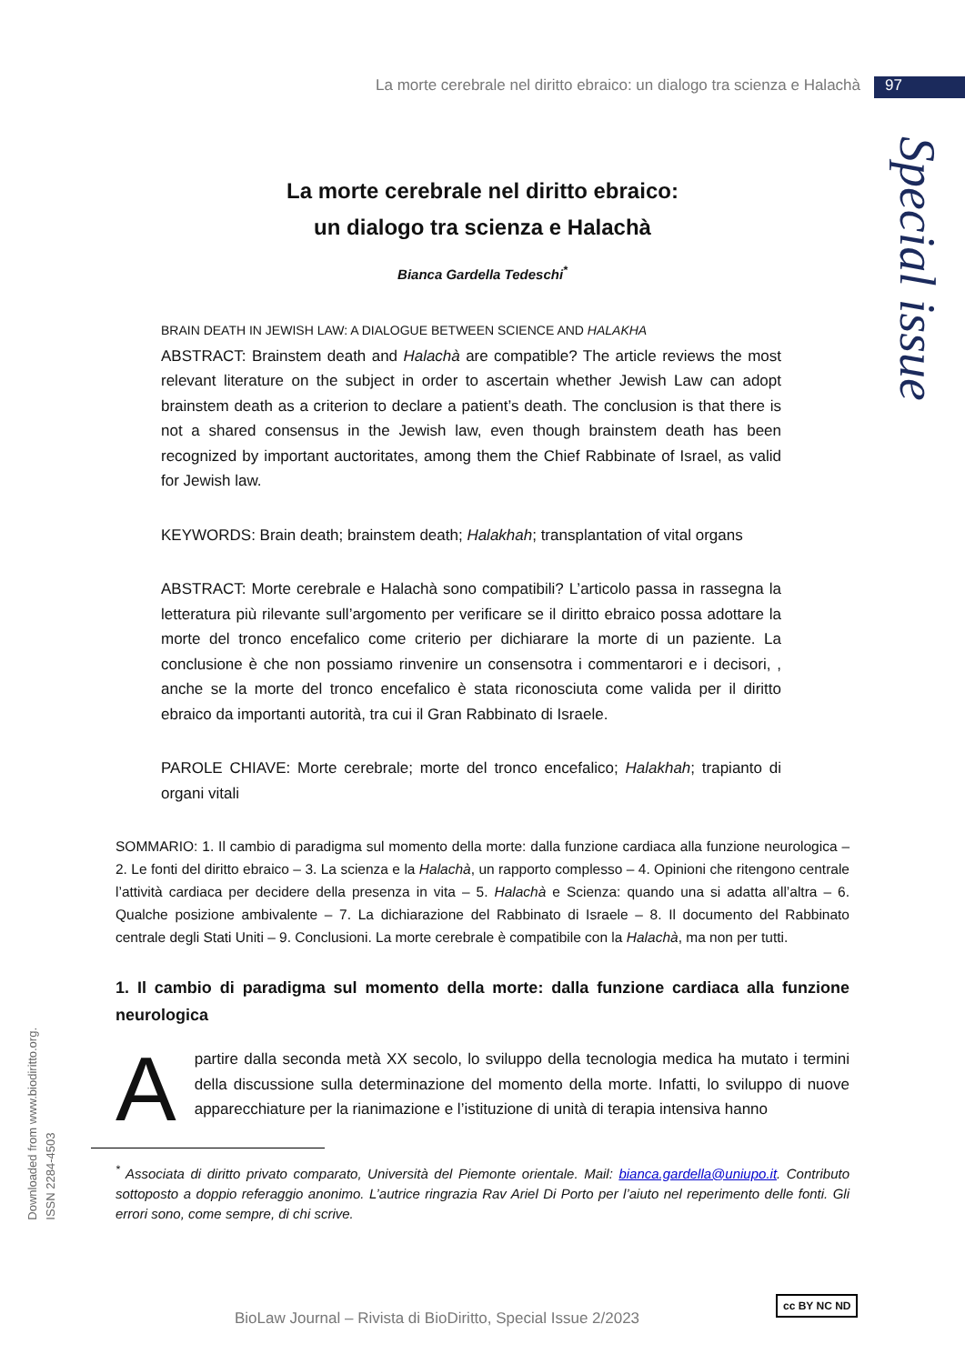La morte cerebrale nel diritto ebraico: un dialogo tra scienza e Halachà 97
Special issue
La morte cerebrale nel diritto ebraico:
un dialogo tra scienza e Halachà
Bianca Gardella Tedeschi<sup>*</sup>
BRAIN DEATH IN JEWISH LAW: A DIALOGUE BETWEEN SCIENCE AND HALAKHA
ABSTRACT: Brainstem death and Halachà are compatible? The article reviews the most relevant literature on the subject in order to ascertain whether Jewish Law can adopt brainstem death as a criterion to declare a patient’s death. The conclusion is that there is not a shared consensus in the Jewish law, even though brainstem death has been recognized by important auctoritates, among them the Chief Rabbinate of Israel, as valid for Jewish law.
KEYWORDS: Brain death; brainstem death; Halakhah; transplantation of vital organs
ABSTRACT: Morte cerebrale e Halachà sono compatibili? L’articolo passa in rassegna la letteratura più rilevante sull’argomento per verificare se il diritto ebraico possa adottare la morte del tronco encefalico come criterio per dichiarare la morte di un paziente. La conclusione è che non possiamo rinvenire un consensotra i commentarori e i decisori, , anche se la morte del tronco encefalico è stata riconosciuta come valida per il diritto ebraico da importanti autorità, tra cui il Gran Rabbinato di Israele.
PAROLE CHIAVE: Morte cerebrale; morte del tronco encefalico; Halakhah; trapianto di organi vitali
SOMMARIO: 1. Il cambio di paradigma sul momento della morte: dalla funzione cardiaca alla funzione neurologica – 2. Le fonti del diritto ebraico – 3. La scienza e la Halachà, un rapporto complesso – 4. Opinioni che ritengono centrale l’attività cardiaca per decidere della presenza in vita – 5. Halachà e Scienza: quando una si adatta all’altra – 6. Qualche posizione ambivalente – 7. La dichiarazione del Rabbinato di Israele – 8. Il documento del Rabbinato centrale degli Stati Uniti – 9. Conclusioni. La morte cerebrale è compatibile con la Halachà, ma non per tutti.
1. Il cambio di paradigma sul momento della morte: dalla funzione cardiaca alla funzione neurologica
Apartire dalla seconda metà XX secolo, lo sviluppo della tecnologia medica ha mutato i termini della discussione sulla determinazione del momento della morte. Infatti, lo sviluppo di nuove apparecchiature per la rianimazione e l’istituzione di unità di terapia intensiva hanno
<sup>*</sup> Associata di diritto privato comparato, Università del Piemonte orientale. Mail: bianca.gardella@uniupo.it. Contributo sottoposto a doppio referaggio anonimo. L’autrice ringrazia Rav Ariel Di Porto per l’aiuto nel reperimento delle fonti. Gli errori sono, come sempre, di chi scrive.
Downloaded from www.biodiritto.org.
ISSN 2284-4503
BioLaw Journal – Rivista di BioDiritto, Special Issue 2/2023
cc BY NC ND